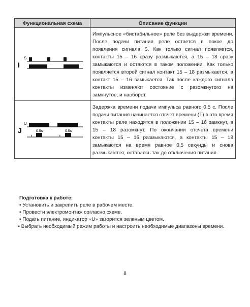| Функциональная схема | Описание функции |
| --- | --- |
| I S | Импульсное «бистабильное» реле без выдержки времени. После подачи питания реле остается в покое до появления сигнала S. Как только сигнал появляется, контакты 15 – 16 сразу размыкаются, а 15 – 18 сразу замыкаются и остаются в таком положении. Как только появляется второй сигнал контакт 15 – 18 размыкается, а контакт 15 – 16 замыкается. Так после каждого сигнала контакты изменяют состояние с разомкнутого на замкнутое, и наоборот. |
| J U 0,5s 0,5s t t | Задержка времени подачи импульса равного 0,5 с. После подачи питания начинается отсчет времени (T) в это время контакты реле находятся в положении 15 – 16 замкнут, а 15 – 18 разомкнут. По окончании отсчета времени контакты 15 – 16 размыкаются, а контакты 15 – 18 замыкаются на время равное 0,5 секунды и снова размыкаются, оставаясь так до отключения питания. |
Подготовка к работе:
• Установить и закрепить реле в рабочем месте.
• Провести электромонтаж согласно схеме.
• Подать питание, индикатор «U» загорится зеленым цветом.
• Выбрать необходимый режим работы и настроить необходимые диапазоны времени.
8